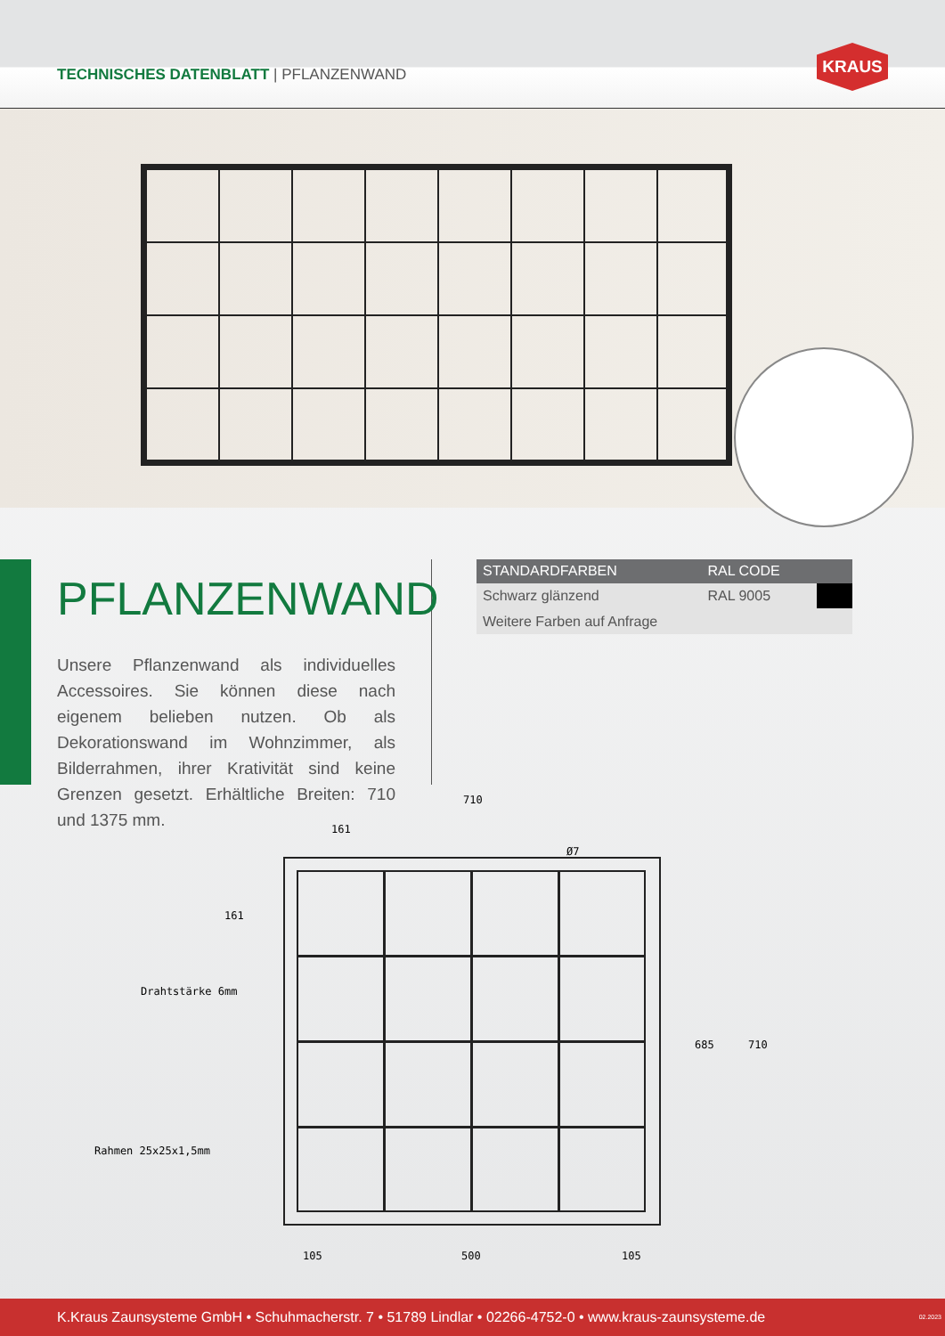TECHNISCHES DATENBLATT | PFLANZENWAND
KRAUS
PFLANZENWAND
Unsere Pflanzenwand als individuelles Accessoires. Sie können diese nach eigenem belieben nutzen. Ob als Dekorationswand im Wohnzimmer, als Bilderrahmen, ihrer Krativität sind keine Grenzen gesetzt. Erhältliche Breiten: 710 und 1375 mm.
| STANDARDFARBEN | RAL CODE | |
| --- | --- | --- |
| Schwarz glänzend | RAL 9005 | |
| Weitere Farben auf Anfrage | | |
710
161
Ø7
161
Drahtstärke 6mm
Rahmen 25x25x1,5mm
685 710
105 500 105
K.Kraus Zaunsysteme GmbH • Schuhmacherstr. 7 • 51789 Lindlar • 02266-4752-0 • www.kraus-zaunsysteme.de 02.2023